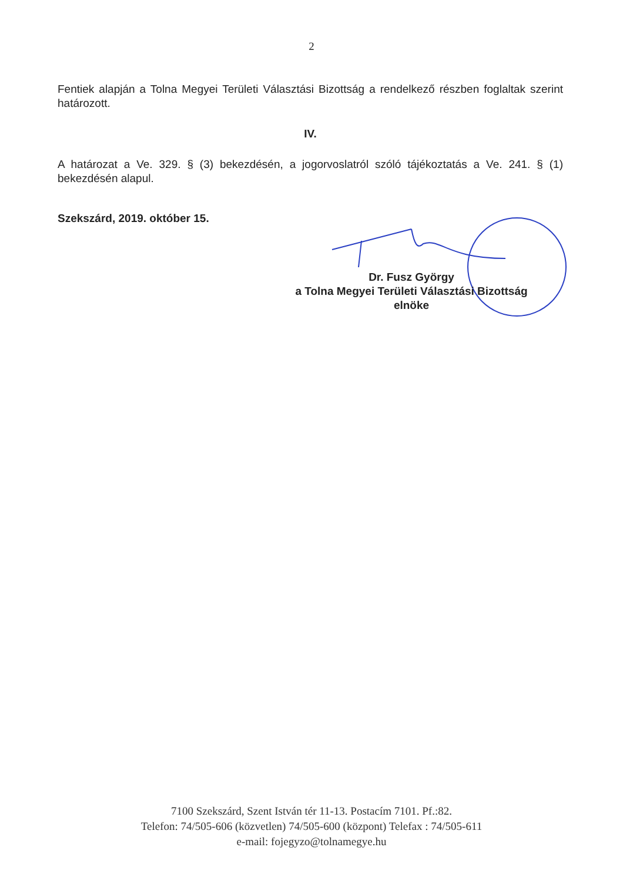2
Fentiek alapján a Tolna Megyei Területi Választási Bizottság a rendelkező részben foglaltak szerint határozott.
IV.
A határozat a Ve. 329. § (3) bekezdésén, a jogorvoslatról szóló tájékoztatás a Ve. 241. § (1) bekezdésén alapul.
Szekszárd, 2019. október 15.
Dr. Fusz György
a Tolna Megyei Területi Választási Bizottság
elnöke
7100 Szekszárd, Szent István tér 11-13. Postacím 7101. Pf.:82.
Telefon: 74/505-606 (közvetlen) 74/505-600 (központ) Telefax : 74/505-611
e-mail: fojegyzo@tolnamegye.hu